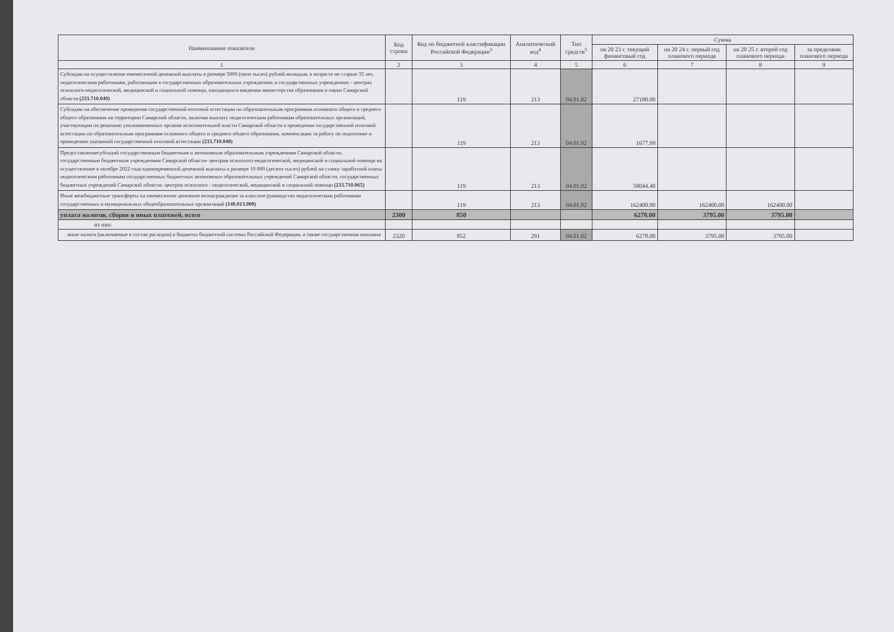| Наименование показателя | Код строки | Код по бюджетной классификации Российской Федерации<sup>3</sup> | Аналитический код<sup>4</sup> | Тип средств<sup>5</sup> | Сумма | | | |
| --- | --- | --- | --- | --- | --- | --- | --- | --- |
| | | | | | на 20 23 г. текущий финансовый год | на 20 24 г. первый год планового периода | на 20 25 г. второй год планового периода | за пределами планового периода |
| 1 | 2 | 3 | 4 | 5 | 6 | 7 | 8 | 9 |
| Субсидии на осуществление ежемесячной денежной выплаты в размере 5000 (пяти тысяч) рублей молодым, в возрасте не старше 35 лет, педагогическим работникам, работающим в государственных образовательных учреждениях и государственных учреждениях - центрах психолого-педагогической, медицинской и социальной помощи, находящихся введении министерства образования и науки Самарской области (233.710.049) | | 119 | 213 | 04.01.02 | 27180.00 | | | |
| Субсидии на обеспечение проведения государственной итоговой аттестации по образовательным программам основного общего и среднего общего образования на территории Самарской области, включая выплату педагогическим работникам образовательных организаций, участвующим по решению уполномоченных органов исполнительной власти Самарской области в проведении государственной итоговой аттестации по образовательным программам основного общего и среднего общего образования, компенсации за работу по подготовке и проведению указанной государственной итоговой аттестации (233.710.040) | | 119 | 213 | 04.01.02 | 1677.99 | | | |
| Предоставлениесубсидий государственным бюджетным и автономным образовательным учреждениям Самарской области, государственным бюджетным учреждениям Самарской области- центрам психолого-педагогической, медицинской и социальной помощи на осуществление в октябре 2022 года единовременной денежной выплаты в размере 10 000 (десяти тысяч) рублей на ставку заработной платы педагогическим работникам государственных бюджетных автономных образовательных учреждений Самарской области, государственных бюджетных учреждений Самарской области- центров психолого - педагогической, медицинской и социальной помощи (233.710.065) | | 119 | 213 | 04.01.02 | 58044.40 | | | |
| Иные межбюджетные трансферты на ежемесячное денежное вознаграждение за классное руководство педагогическим работникам государственных и муниципальных общеобразовательных организаций (140.013.000) | | 119 | 213 | 04.01.02 | 162400.00 | 162400.00 | 162400.00 | |
| уплата налогов, сборов и иных платежей, всего | 2300 | 850 | | | 6278.00 | 3795.00 | 3795.00 | |
| из них: | | | | | | | | |
| иные налоги (включаемые в состав расходов) в бюджеты бюджетной системы Российской Федерации, а также государственная пошлина | 2320 | 852 | 291 | 04.01.02 | 6278.00 | 3795.00 | 3795.00 | |